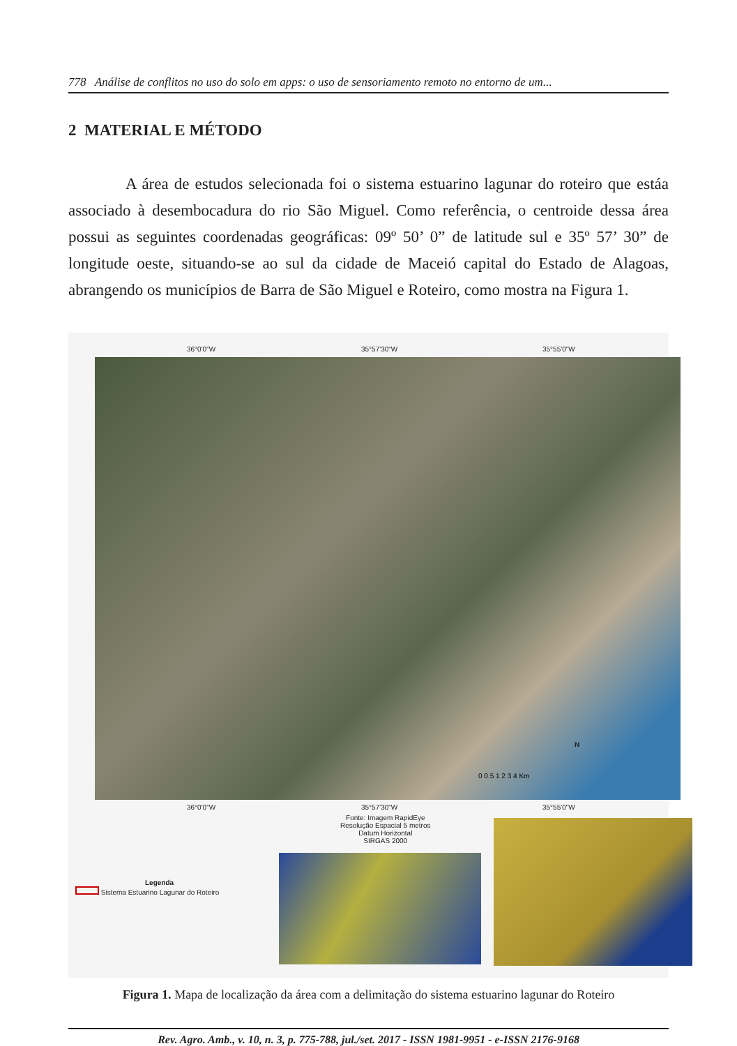778 Análise de conflitos no uso do solo em apps: o uso de sensoriamento remoto no entorno de um...
2 MATERIAL E MÉTODO
A área de estudos selecionada foi o sistema estuarino lagunar do roteiro que estáa associado à desembocadura do rio São Miguel. Como referência, o centroide dessa área possui as seguintes coordenadas geográficas: 09º 50’ 0” de latitude sul e 35º 57’ 30” de longitude oeste, situando-se ao sul da cidade de Maceió capital do Estado de Alagoas, abrangendo os municípios de Barra de São Miguel e Roteiro, como mostra na Figura 1.
36°0'0"W 35°57'30"W 35°55'0"W
0 0.5 1 2 3 4 Km
N
36°0'0"W 35°57'30"W 35°55'0"W
Fonte: Imagem RapidEye
Resolução Espacial 5 metros
Datum Horizontal
SIRGAS 2000
Legenda
Sistema Estuarino Lagunar do Roteiro
Figura 1. Mapa de localização da área com a delimitação do sistema estuarino lagunar do Roteiro
Rev. Agro. Amb., v. 10, n. 3, p. 775-788, jul./set. 2017 - ISSN 1981-9951 - e-ISSN 2176-9168